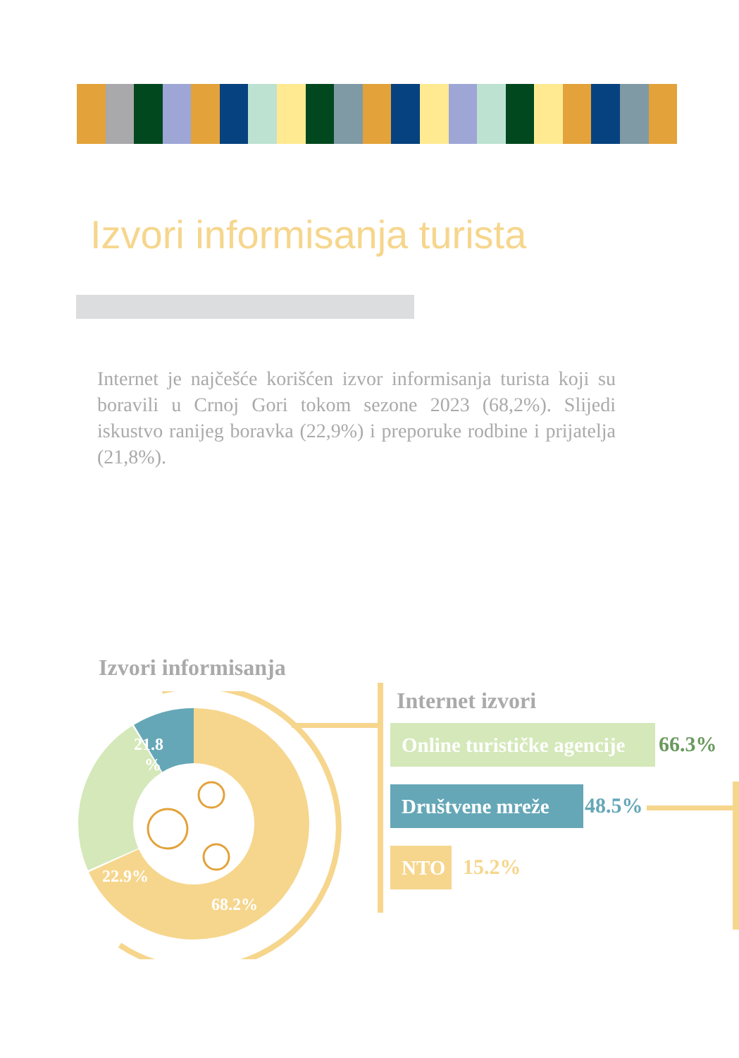Izvori informisanja turista
Internet je najčešće korišćen izvor informisanja turista koji su boravili u Crnoj Gori tokom sezone 2023 (68,2%). Slijedi iskustvo ranijeg boravka (22,9%) i preporuke rodbine i prijatelja (21,8%).
Izvori informisanja
21.8
%
22.9%
68.2%
Internet izvori
Online turističke agencije
66.3%
Društvene mreže 48.5%
NTO 15.2%